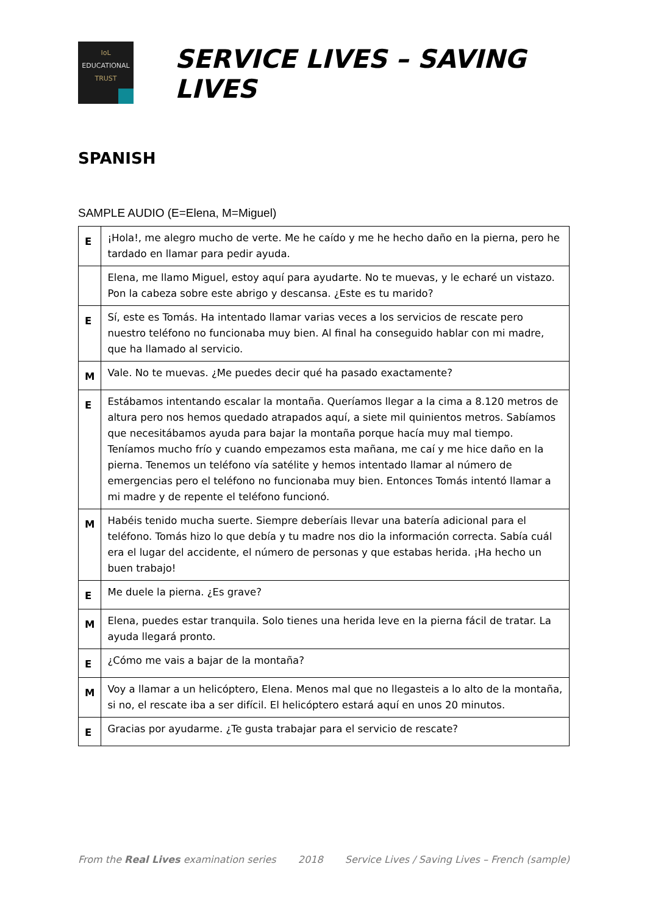IoL
EDUCATIONAL
TRUST
SERVICE LIVES – SAVING LIVES
SPANISH
SAMPLE AUDIO (E=Elena, M=Miguel)
| E | ¡Hola!, me alegro mucho de verte. Me he caído y me he hecho daño en la pierna, pero he tardado en llamar para pedir ayuda. |
| | Elena, me llamo Miguel, estoy aquí para ayudarte. No te muevas, y le echaré un vistazo. Pon la cabeza sobre este abrigo y descansa. ¿Este es tu marido? |
| E | Sí, este es Tomás. Ha intentado llamar varias veces a los servicios de rescate pero nuestro teléfono no funcionaba muy bien. Al final ha conseguido hablar con mi madre, que ha llamado al servicio. |
| M | Vale. No te muevas. ¿Me puedes decir qué ha pasado exactamente? |
| E | Estábamos intentando escalar la montaña. Queríamos llegar a la cima a 8.120 metros de altura pero nos hemos quedado atrapados aquí, a siete mil quinientos metros. Sabíamos que necesitábamos ayuda para bajar la montaña porque hacía muy mal tiempo. Teníamos mucho frío y cuando empezamos esta mañana, me caí y me hice daño en la pierna. Tenemos un teléfono vía satélite y hemos intentado llamar al número de emergencias pero el teléfono no funcionaba muy bien. Entonces Tomás intentó llamar a mi madre y de repente el teléfono funcionó. |
| M | Habéis tenido mucha suerte. Siempre deberíais llevar una batería adicional para el teléfono. Tomás hizo lo que debía y tu madre nos dio la información correcta. Sabía cuál era el lugar del accidente, el número de personas y que estabas herida. ¡Ha hecho un buen trabajo! |
| E | Me duele la pierna. ¿Es grave? |
| M | Elena, puedes estar tranquila. Solo tienes una herida leve en la pierna fácil de tratar. La ayuda llegará pronto. |
| E | ¿Cómo me vais a bajar de la montaña? |
| M | Voy a llamar a un helicóptero, Elena. Menos mal que no llegasteis a lo alto de la montaña, si no, el rescate iba a ser difícil. El helicóptero estará aquí en unos 20 minutos. |
| E | Gracias por ayudarme. ¿Te gusta trabajar para el servicio de rescate? |
From the Real Lives examination series 2018 Service Lives / Saving Lives – French (sample)